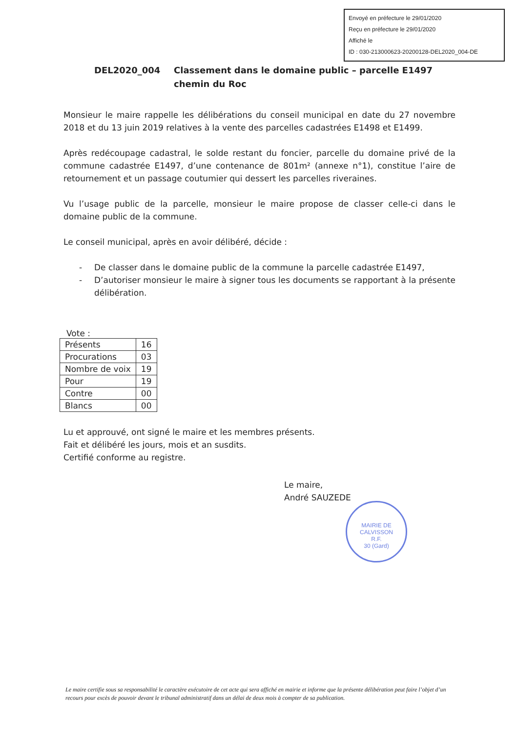Envoyé en préfecture le 29/01/2020
Reçu en préfecture le 29/01/2020
Affiché le
ID : 030-213000623-20200128-DEL2020_004-DE
DEL2020_004 Classement dans le domaine public – parcelle E1497 chemin du Roc
Monsieur le maire rappelle les délibérations du conseil municipal en date du 27 novembre 2018 et du 13 juin 2019 relatives à la vente des parcelles cadastrées E1498 et E1499.
Après redécoupage cadastral, le solde restant du foncier, parcelle du domaine privé de la commune cadastrée E1497, d’une contenance de 801m² (annexe n°1), constitue l’aire de retournement et un passage coutumier qui dessert les parcelles riveraines.
Vu l’usage public de la parcelle, monsieur le maire propose de classer celle-ci dans le domaine public de la commune.
Le conseil municipal, après en avoir délibéré, décide :
- De classer dans le domaine public de la commune la parcelle cadastrée E1497,
- D’autoriser monsieur le maire à signer tous les documents se rapportant à la présente délibération.
Vote :
| Présents | 16 |
| Procurations | 03 |
| Nombre de voix | 19 |
| Pour | 19 |
| Contre | 00 |
| Blancs | 00 |
Lu et approuvé, ont signé le maire et les membres présents.
Fait et délibéré les jours, mois et an susdits.
Certifié conforme au registre.
Le maire,
André SAUZEDE
MAIRIE DE CALVISSON
R.F.
30 (Gard)
Le maire certifie sous sa responsabilité le caractère exécutoire de cet acte qui sera affiché en mairie et informe que la présente délibération peut faire l’objet d’un recours pour excès de pouvoir devant le tribunal administratif dans un délai de deux mois à compter de sa publication.